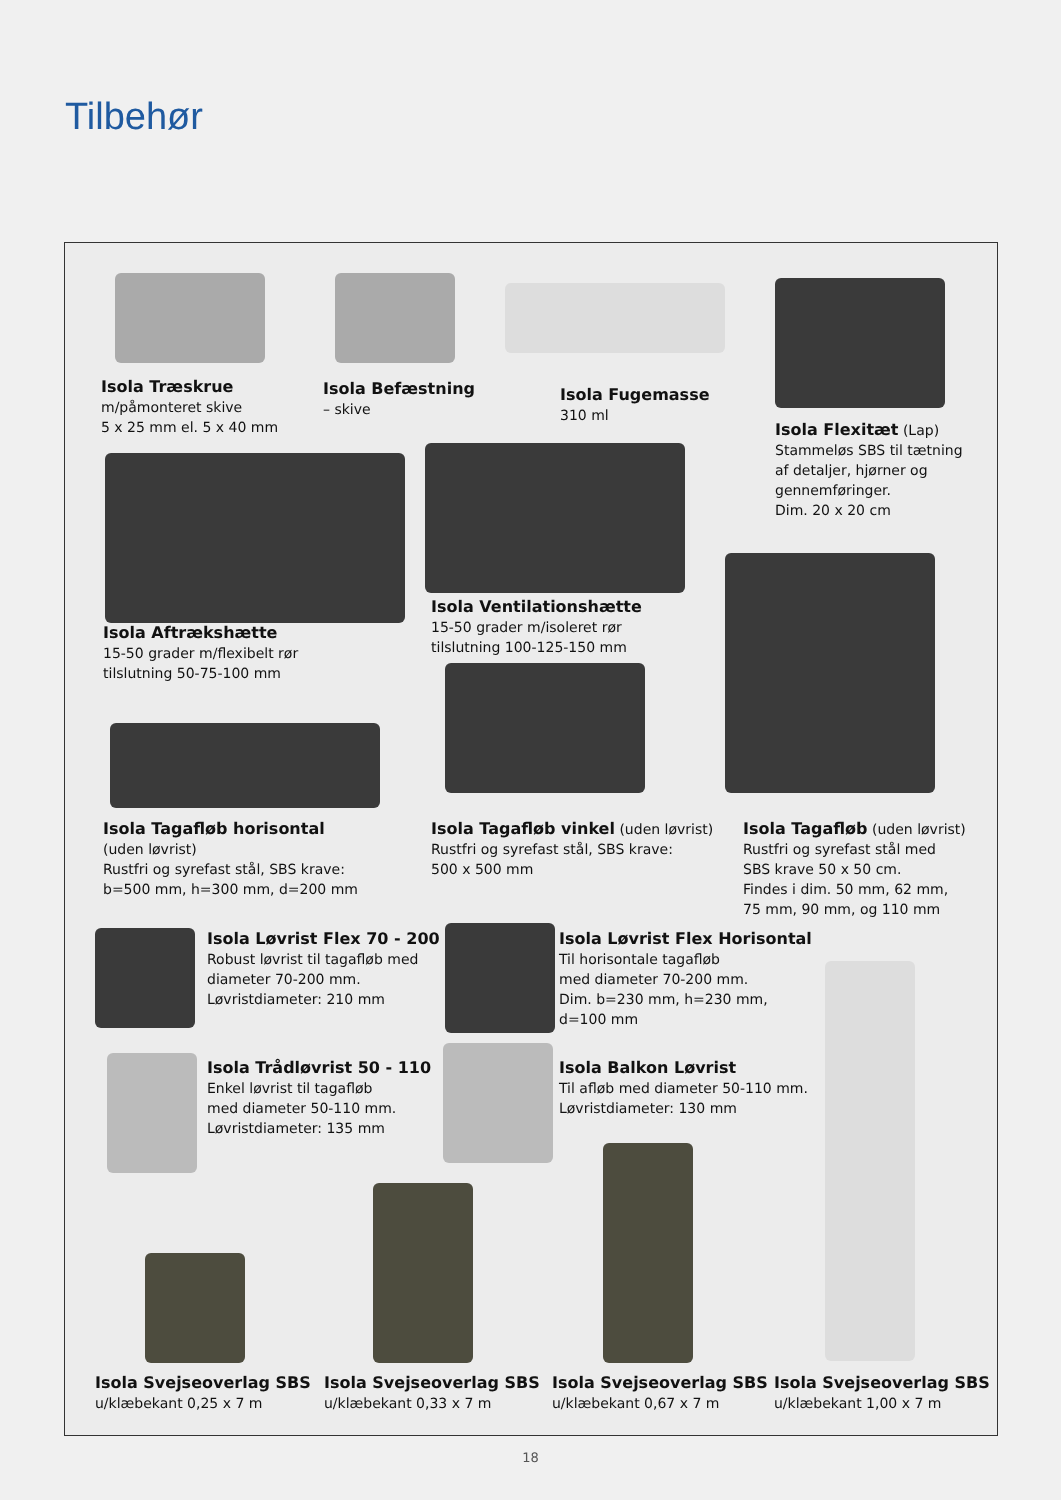Tilbehør
Isola Træskrue
m/påmonteret skive
5 x 25 mm el. 5 x 40 mm
Isola Befæstning
– skive
Isola Fugemasse
310 ml
Isola Flexitæt (Lap)
Stammeløs SBS til tætning
af detaljer, hjørner og
gennemføringer.
Dim. 20 x 20 cm
Isola Aftrækshætte
15-50 grader m/flexibelt rør
tilslutning 50-75-100 mm
Isola Ventilationshætte
15-50 grader m/isoleret rør
tilslutning 100-125-150 mm
Isola Tagafløb horisontal
(uden løvrist)
Rustfri og syrefast stål, SBS krave:
b=500 mm, h=300 mm, d=200 mm
Isola Tagafløb vinkel (uden løvrist)
Rustfri og syrefast stål, SBS krave:
500 x 500 mm
Isola Tagafløb (uden løvrist)
Rustfri og syrefast stål med
SBS krave 50 x 50 cm.
Findes i dim. 50 mm, 62 mm,
75 mm, 90 mm, og 110 mm
Isola Løvrist Flex 70 - 200
Robust løvrist til tagafløb med
diameter 70-200 mm.
Løvristdiameter: 210 mm
Isola Løvrist Flex Horisontal
Til horisontale tagafløb
med diameter 70-200 mm.
Dim. b=230 mm, h=230 mm,
d=100 mm
Isola Trådløvrist 50 - 110
Enkel løvrist til tagafløb
med diameter 50-110 mm.
Løvristdiameter: 135 mm
Isola Balkon Løvrist
Til afløb med diameter 50-110 mm.
Løvristdiameter: 130 mm
Isola Svejseoverlag SBS
u/klæbekant 0,25 x 7 m
Isola Svejseoverlag SBS
u/klæbekant 0,33 x 7 m
Isola Svejseoverlag SBS
u/klæbekant 0,67 x 7 m
Isola Svejseoverlag SBS
u/klæbekant 1,00 x 7 m
18